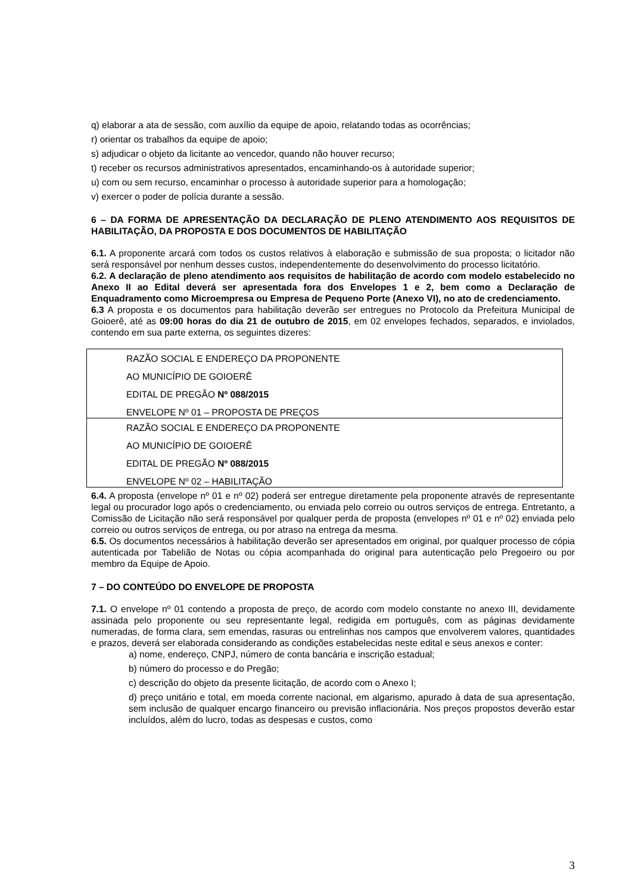q) elaborar a ata de sessão, com auxílio da equipe de apoio, relatando todas as ocorrências;
r) orientar os trabalhos da equipe de apoio;
s) adjudicar o objeto da licitante ao vencedor, quando não houver recurso;
t) receber os recursos administrativos apresentados, encaminhando-os à autoridade superior;
u) com ou sem recurso, encaminhar o processo à autoridade superior para a homologação;
v) exercer o poder de polícia durante a sessão.
6 – DA FORMA DE APRESENTAÇÃO DA DECLARAÇÃO DE PLENO ATENDIMENTO AOS REQUISITOS DE HABILITAÇÃO, DA PROPOSTA E DOS DOCUMENTOS DE HABILITAÇÃO
6.1. A proponente arcará com todos os custos relativos à elaboração e submissão de sua proposta; o licitador não será responsável por nenhum desses custos, independentemente do desenvolvimento do processo licitatório.
6.2. A declaração de pleno atendimento aos requisitos de habilitação de acordo com modelo estabelecido no Anexo II ao Edital deverá ser apresentada fora dos Envelopes 1 e 2, bem como a Declaração de Enquadramento como Microempresa ou Empresa de Pequeno Porte (Anexo VI), no ato de credenciamento.
6.3 A proposta e os documentos para habilitação deverão ser entregues no Protocolo da Prefeitura Municipal de Goioerê, até as 09:00 horas do dia 21 de outubro de 2015, em 02 envelopes fechados, separados, e inviolados, contendo em sua parte externa, os seguintes dizeres:
| RAZÃO SOCIAL E ENDEREÇO DA PROPONENTE AO MUNICÍPIO DE GOIOERÊ EDITAL DE PREGÃO Nº 088/2015 ENVELOPE Nº 01 – PROPOSTA DE PREÇOS |
| RAZÃO SOCIAL E ENDEREÇO DA PROPONENTE AO MUNICÍPIO DE GOIOERÊ EDITAL DE PREGÃO Nº 088/2015 ENVELOPE Nº 02 – HABILITAÇÃO |
6.4. A proposta (envelope nº 01 e nº 02) poderá ser entregue diretamente pela proponente através de representante legal ou procurador logo após o credenciamento, ou enviada pelo correio ou outros serviços de entrega. Entretanto, a Comissão de Licitação não será responsável por qualquer perda de proposta (envelopes nº 01 e nº 02) enviada pelo correio ou outros serviços de entrega, ou por atraso na entrega da mesma.
6.5. Os documentos necessários à habilitação deverão ser apresentados em original, por qualquer processo de cópia autenticada por Tabelião de Notas ou cópia acompanhada do original para autenticação pelo Pregoeiro ou por membro da Equipe de Apoio.
7 – DO CONTEÚDO DO ENVELOPE DE PROPOSTA
7.1. O envelope nº 01 contendo a proposta de preço, de acordo com modelo constante no anexo III, devidamente assinada pelo proponente ou seu representante legal, redigida em português, com as páginas devidamente numeradas, de forma clara, sem emendas, rasuras ou entrelinhas nos campos que envolverem valores, quantidades e prazos, deverá ser elaborada considerando as condições estabelecidas neste edital e seus anexos e conter:
a) nome, endereço, CNPJ, número de conta bancária e inscrição estadual;
b) número do processo e do Pregão;
c) descrição do objeto da presente licitação, de acordo com o Anexo I;
d) preço unitário e total, em moeda corrente nacional, em algarismo, apurado à data de sua apresentação, sem inclusão de qualquer encargo financeiro ou previsão inflacionária. Nos preços propostos deverão estar incluídos, além do lucro, todas as despesas e custos, como
3